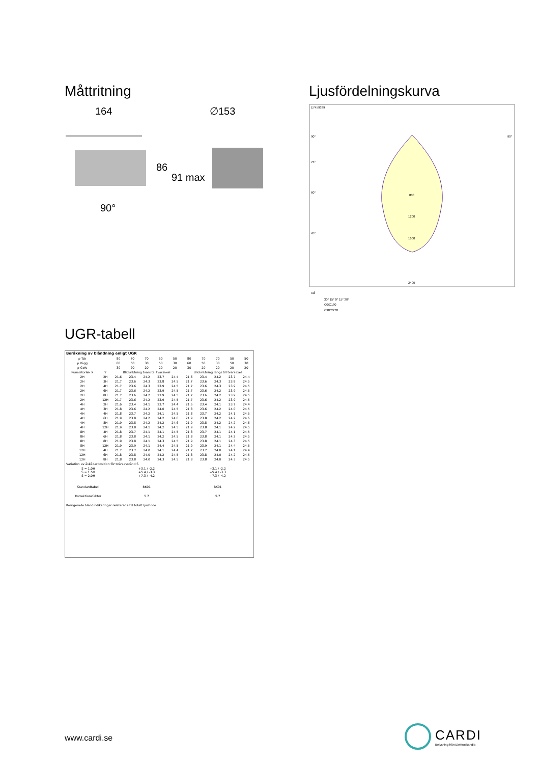Måttritning
164
∅153
86
91 max
90°
Ljusfördelningskurva
E7459339
800
1200
1600
2400
90°
90°
75°
60°
45°
30° 15° 0° 15° 30°
cd
C0/C180
C90/C270
UGR-tabell
| Beräkning av bländning enligt UGR | | | | | | | | | | | |
| --- | --- | --- | --- | --- | --- | --- | --- | --- | --- | --- | --- |
| ρ Tak | | 80 | 70 | 70 | 50 | 50 | 80 | 70 | 70 | 50 | 50 |
| ρ Vägg | | 60 | 50 | 30 | 50 | 30 | 60 | 50 | 30 | 50 | 30 |
| ρ Golv | | 30 | 20 | 20 | 20 | 20 | 30 | 20 | 20 | 20 | 20 |
| Rumsstorlek X | Y | Blickriktning tvärs till tvärsaxel | | | | | Blickriktning längs till tvärsaxel | | | | |
| 2H | 2H | 21.6 | 23.4 | 24.2 | 23.7 | 24.4 | 21.6 | 23.4 | 24.2 | 23.7 | 24.4 |
| 2H | 3H | 21.7 | 23.6 | 24.3 | 23.8 | 24.5 | 21.7 | 23.6 | 24.3 | 23.8 | 24.5 |
| 2H | 4H | 21.7 | 23.6 | 24.3 | 23.9 | 24.5 | 21.7 | 23.6 | 24.3 | 23.9 | 24.5 |
| 2H | 6H | 21.7 | 23.6 | 24.2 | 23.9 | 24.5 | 21.7 | 23.6 | 24.2 | 23.9 | 24.5 |
| 2H | 8H | 21.7 | 23.6 | 24.2 | 23.9 | 24.5 | 21.7 | 23.6 | 24.2 | 23.9 | 24.5 |
| 2H | 12H | 21.7 | 23.6 | 24.2 | 23.9 | 24.5 | 21.7 | 23.6 | 24.2 | 23.9 | 24.5 |
| 4H | 2H | 21.6 | 23.4 | 24.1 | 23.7 | 24.4 | 21.6 | 23.4 | 24.1 | 23.7 | 24.4 |
| 4H | 3H | 21.8 | 23.6 | 24.2 | 24.0 | 24.5 | 21.8 | 23.6 | 24.2 | 24.0 | 24.5 |
| 4H | 4H | 21.8 | 23.7 | 24.2 | 24.1 | 24.5 | 21.8 | 23.7 | 24.2 | 24.1 | 24.5 |
| 4H | 6H | 21.9 | 23.8 | 24.2 | 24.2 | 24.6 | 21.9 | 23.8 | 24.2 | 24.2 | 24.6 |
| 4H | 8H | 21.9 | 23.8 | 24.2 | 24.2 | 24.6 | 21.9 | 23.8 | 24.2 | 24.2 | 24.6 |
| 4H | 12H | 21.9 | 23.8 | 24.1 | 24.2 | 24.5 | 21.9 | 23.8 | 24.1 | 24.2 | 24.5 |
| 8H | 4H | 21.8 | 23.7 | 24.1 | 24.1 | 24.5 | 21.8 | 23.7 | 24.1 | 24.1 | 24.5 |
| 8H | 6H | 21.8 | 23.8 | 24.1 | 24.2 | 24.5 | 21.8 | 23.8 | 24.1 | 24.2 | 24.5 |
| 8H | 8H | 21.9 | 23.8 | 24.1 | 24.3 | 24.5 | 21.9 | 23.8 | 24.1 | 24.3 | 24.5 |
| 8H | 12H | 21.9 | 23.9 | 24.1 | 24.4 | 24.5 | 21.9 | 23.9 | 24.1 | 24.4 | 24.5 |
| 12H | 4H | 21.7 | 23.7 | 24.0 | 24.1 | 24.4 | 21.7 | 23.7 | 24.0 | 24.1 | 24.4 |
| 12H | 6H | 21.8 | 23.8 | 24.0 | 24.2 | 24.5 | 21.8 | 23.8 | 24.0 | 24.2 | 24.5 |
| 12H | 8H | 21.8 | 23.8 | 24.0 | 24.3 | 24.5 | 21.8 | 23.8 | 24.0 | 24.3 | 24.5 |
| Variation av åskådarposition för tvärsavstånd S | | | | | | | | | | | |
| S = 1.0H S = 1.5H S = 2.0H | | +3.1 / -2.2 +5.4 / -3.3 +7.3 / -4.2 | | | | | +3.1 / -2.2 +5.4 / -3.3 +7.3 / -4.2 | | | | |
| Standardtabell | | BK01 | | | | | BK01 | | | | |
| Korrektionsfaktor | | 5.7 | | | | | 5.7 | | | | |
| Korrigerade bländindikeringar relaterade till totalt ljusflöde | | | | | | | | | | | |
www.cardi.se
CARDI
Belysning från Elektroskandia